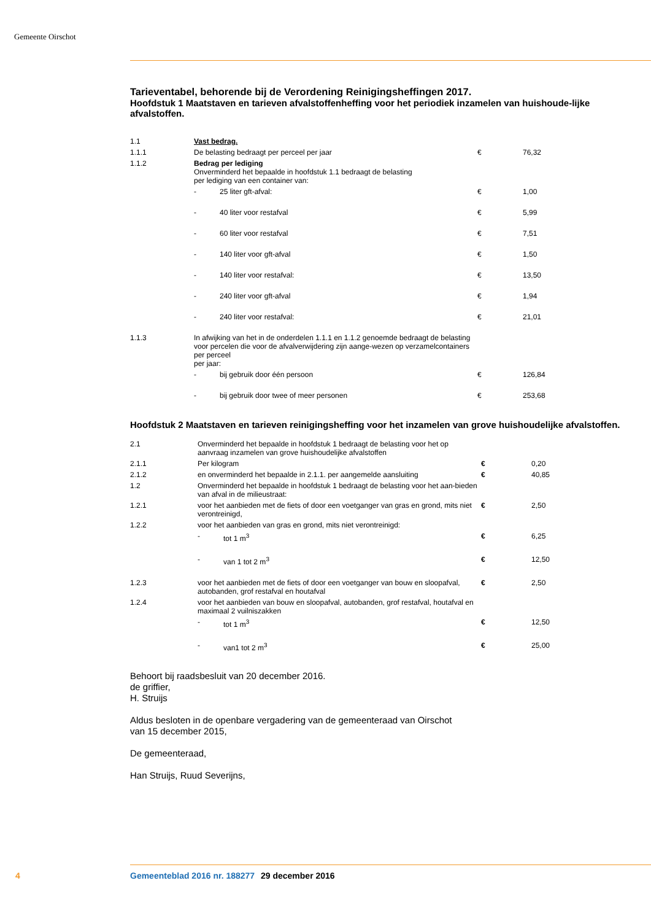Gemeente Oirschot
Tarieventabel, behorende bij de Verordening Reinigingsheffingen 2017.
Hoofdstuk 1 Maatstaven en tarieven afvalstoffenheffing voor het periodiek inzamelen van huishoude-lijke afvalstoffen.
| 1.1 | Vast bedrag. | | | |
| 1.1.1 | De belasting bedraagt per perceel per jaar | | € | 76,32 |
| 1.1.2 | Bedrag per lediging Onverminderd het bepaalde in hoofdstuk 1.1 bedraagt de belasting per lediging van een container van: | | | |
| | - | 25 liter gft-afval: | € | 1,00 |
| | - | 40 liter voor restafval | € | 5,99 |
| | - | 60 liter voor restafval | € | 7,51 |
| | - | 140 liter voor gft-afval | € | 1,50 |
| | - | 140 liter voor restafval: | € | 13,50 |
| | - | 240 liter voor gft-afval | € | 1,94 |
| | - | 240 liter voor restafval: | € | 21,01 |
| 1.1.3 | In afwijking van het in de onderdelen 1.1.1 en 1.1.2 genoemde bedraagt de belasting voor percelen die voor de afvalverwijdering zijn aange-wezen op verzamelcontainers per perceel per jaar: | | | |
| | - | bij gebruik door één persoon | € | 126,84 |
| | - | bij gebruik door twee of meer personen | € | 253,68 |
Hoofdstuk 2 Maatstaven en tarieven reinigingsheffing voor het inzamelen van grove huishoudelijke afvalstoffen.
| 2.1 | Onverminderd het bepaalde in hoofdstuk 1 bedraagt de belasting voor het op aanvraag inzamelen van grove huishoudelijke afvalstoffen | | | |
| 2.1.1 | Per kilogram | | € | 0,20 |
| 2.1.2 | en onverminderd het bepaalde in 2.1.1. per aangemelde aansluiting | | € | 40,85 |
| 1.2 | Onverminderd het bepaalde in hoofdstuk 1 bedraagt de belasting voor het aan-bieden van afval in de milieustraat: | | | |
| 1.2.1 | voor het aanbieden met de fiets of door een voetganger van gras en grond, mits niet verontreinigd, | | € | 2,50 |
| 1.2.2 | voor het aanbieden van gras en grond, mits niet verontreinigd: | | | |
| | - | tot 1 m<sup>3</sup> | € | 6,25 |
| | - | van 1 tot 2 m<sup>3</sup> | € | 12,50 |
| 1.2.3 | voor het aanbieden met de fiets of door een voetganger van bouw en sloopafval, autobanden, grof restafval en houtafval | | € | 2,50 |
| 1.2.4 | voor het aanbieden van bouw en sloopafval, autobanden, grof restafval, houtafval en maximaal 2 vuilniszakken | | | |
| | - | tot 1 m<sup>3</sup> | € | 12,50 |
| | - | van1 tot 2 m<sup>3</sup> | € | 25,00 |
Behoort bij raadsbesluit van 20 december 2016.
de griffier,
H. Struijs
Aldus besloten in de openbare vergadering van de gemeenteraad van Oirschot
van 15 december 2015,
De gemeenteraad,
Han Struijs, Ruud Severijns,
4 Gemeenteblad 2016 nr. 188277 29 december 2016